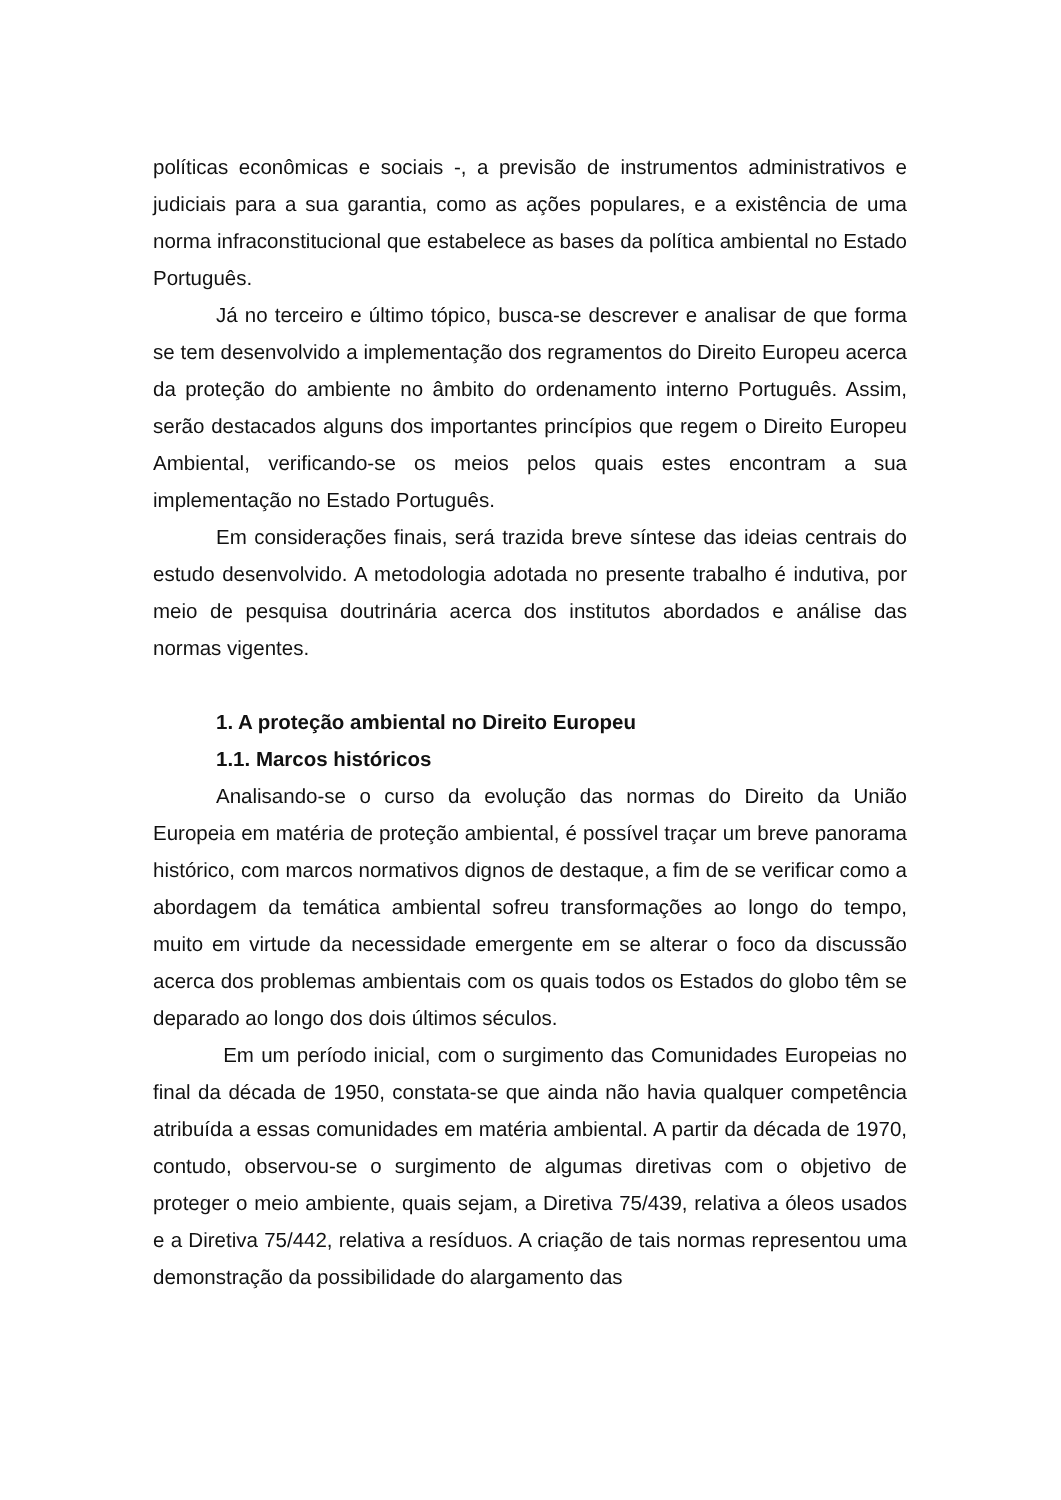políticas econômicas e sociais -, a previsão de instrumentos administrativos e judiciais para a sua garantia, como as ações populares, e a existência de uma norma infraconstitucional que estabelece as bases da política ambiental no Estado Português.
Já no terceiro e último tópico, busca-se descrever e analisar de que forma se tem desenvolvido a implementação dos regramentos do Direito Europeu acerca da proteção do ambiente no âmbito do ordenamento interno Português. Assim, serão destacados alguns dos importantes princípios que regem o Direito Europeu Ambiental, verificando-se os meios pelos quais estes encontram a sua implementação no Estado Português.
Em considerações finais, será trazida breve síntese das ideias centrais do estudo desenvolvido. A metodologia adotada no presente trabalho é indutiva, por meio de pesquisa doutrinária acerca dos institutos abordados e análise das normas vigentes.
1. A proteção ambiental no Direito Europeu
1.1. Marcos históricos
Analisando-se o curso da evolução das normas do Direito da União Europeia em matéria de proteção ambiental, é possível traçar um breve panorama histórico, com marcos normativos dignos de destaque, a fim de se verificar como a abordagem da temática ambiental sofreu transformações ao longo do tempo, muito em virtude da necessidade emergente em se alterar o foco da discussão acerca dos problemas ambientais com os quais todos os Estados do globo têm se deparado ao longo dos dois últimos séculos.
Em um período inicial, com o surgimento das Comunidades Europeias no final da década de 1950, constata-se que ainda não havia qualquer competência atribuída a essas comunidades em matéria ambiental. A partir da década de 1970, contudo, observou-se o surgimento de algumas diretivas com o objetivo de proteger o meio ambiente, quais sejam, a Diretiva 75/439, relativa a óleos usados e a Diretiva 75/442, relativa a resíduos. A criação de tais normas representou uma demonstração da possibilidade do alargamento das